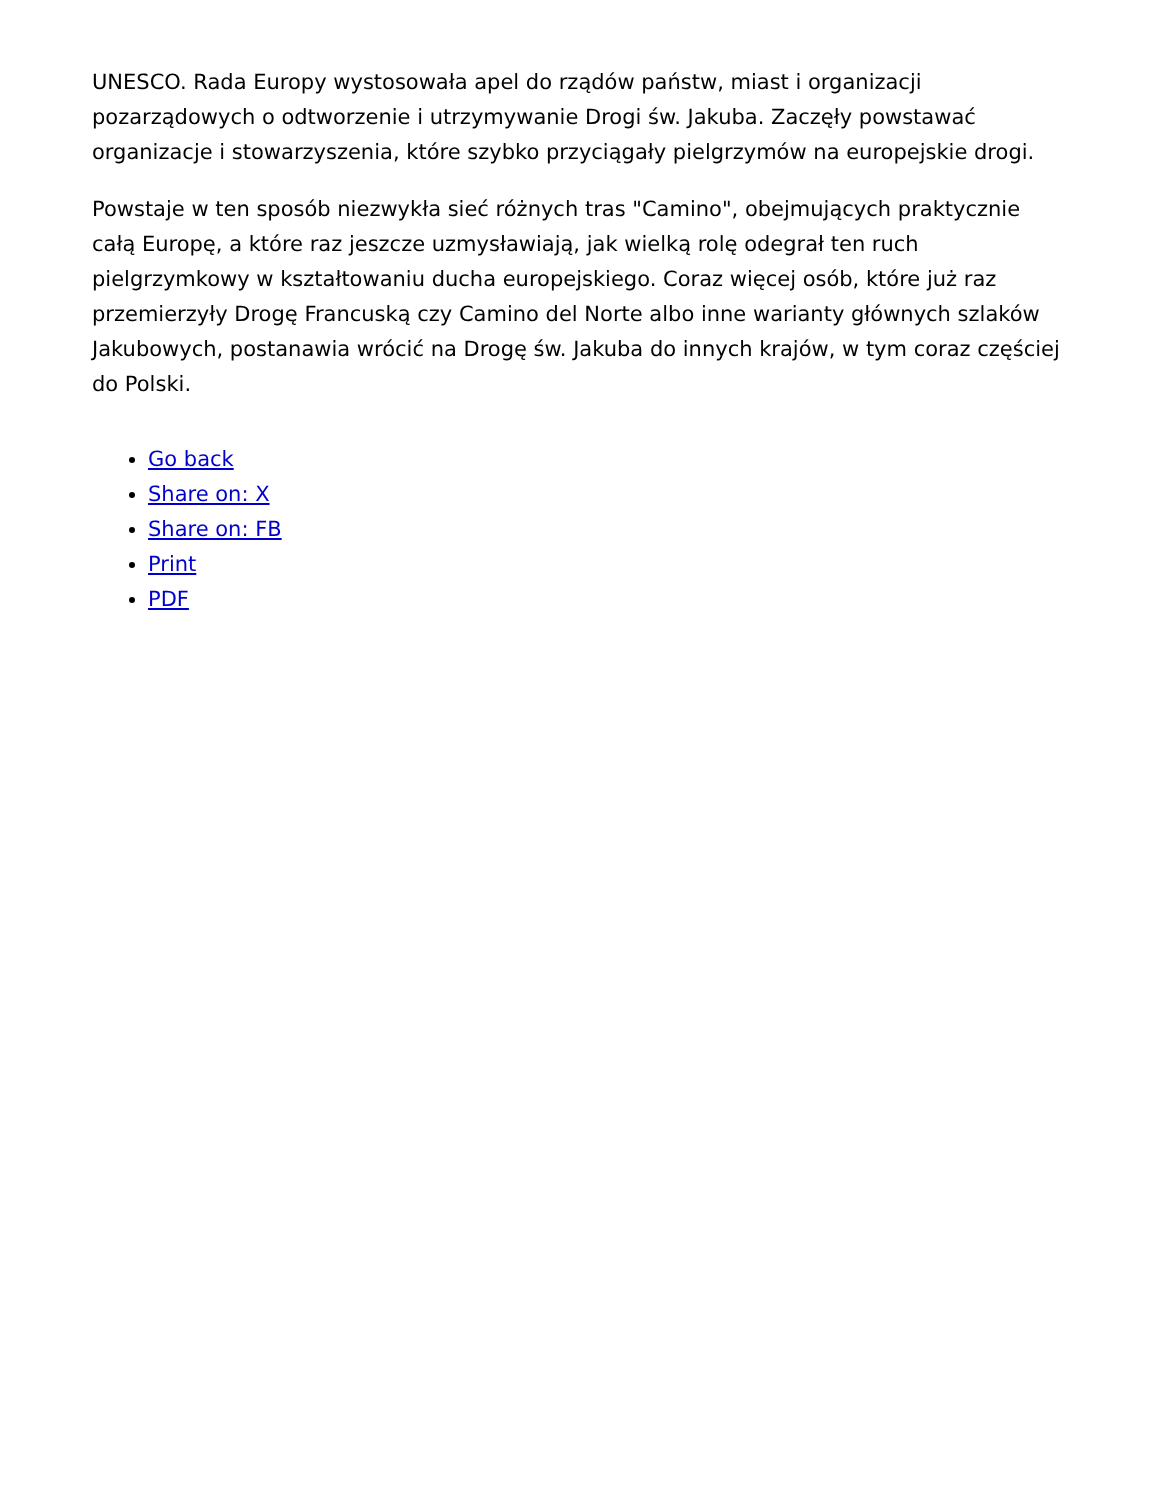UNESCO. Rada Europy wystosowała apel do rządów państw, miast i organizacji pozarządowych o odtworzenie i utrzymywanie Drogi św. Jakuba. Zaczęły powstawać organizacje i stowarzyszenia, które szybko przyciągały pielgrzymów na europejskie drogi.
Powstaje w ten sposób niezwykła sieć różnych tras "Camino", obejmujących praktycznie całą Europę, a które raz jeszcze uzmysławiają, jak wielką rolę odegrał ten ruch pielgrzymkowy w kształtowaniu ducha europejskiego. Coraz więcej osób, które już raz przemierzyły Drogę Francuską czy Camino del Norte albo inne warianty głównych szlaków Jakubowych, postanawia wrócić na Drogę św. Jakuba do innych krajów, w tym coraz częściej do Polski.
Go back
Share on: X
Share on: FB
Print
PDF